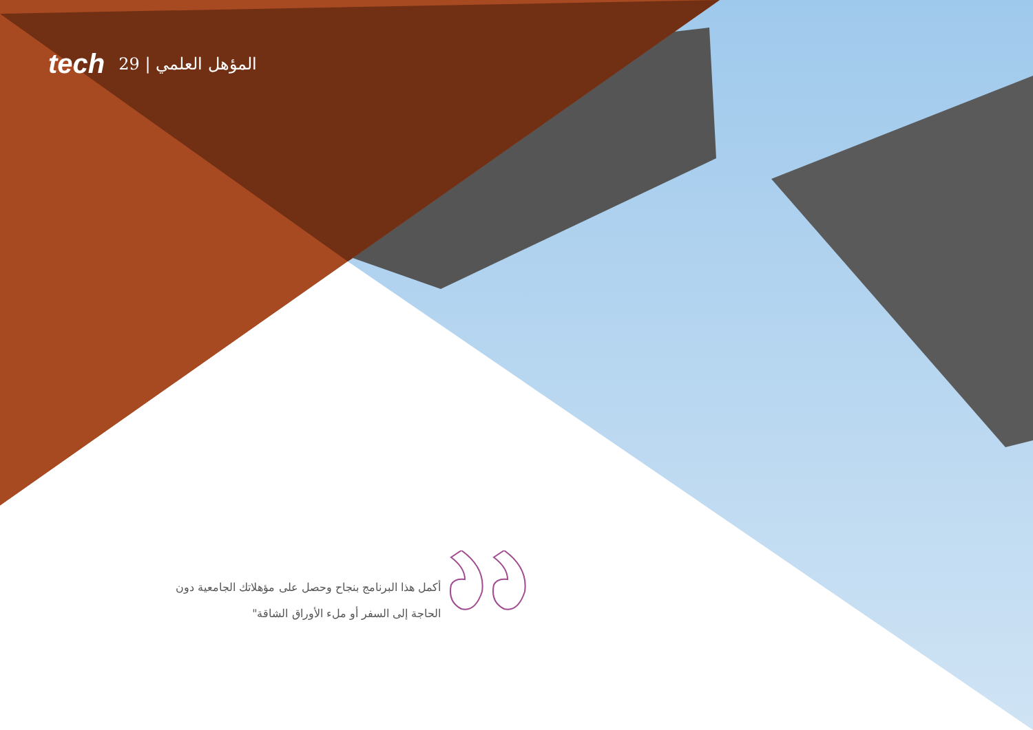tech 29 | المؤهل العلمي
أكمل هذا البرنامج بنجاح وحصل على مؤهلاتك الجامعية دون الحاجة إلى السفر أو ملء الأوراق الشاقة"